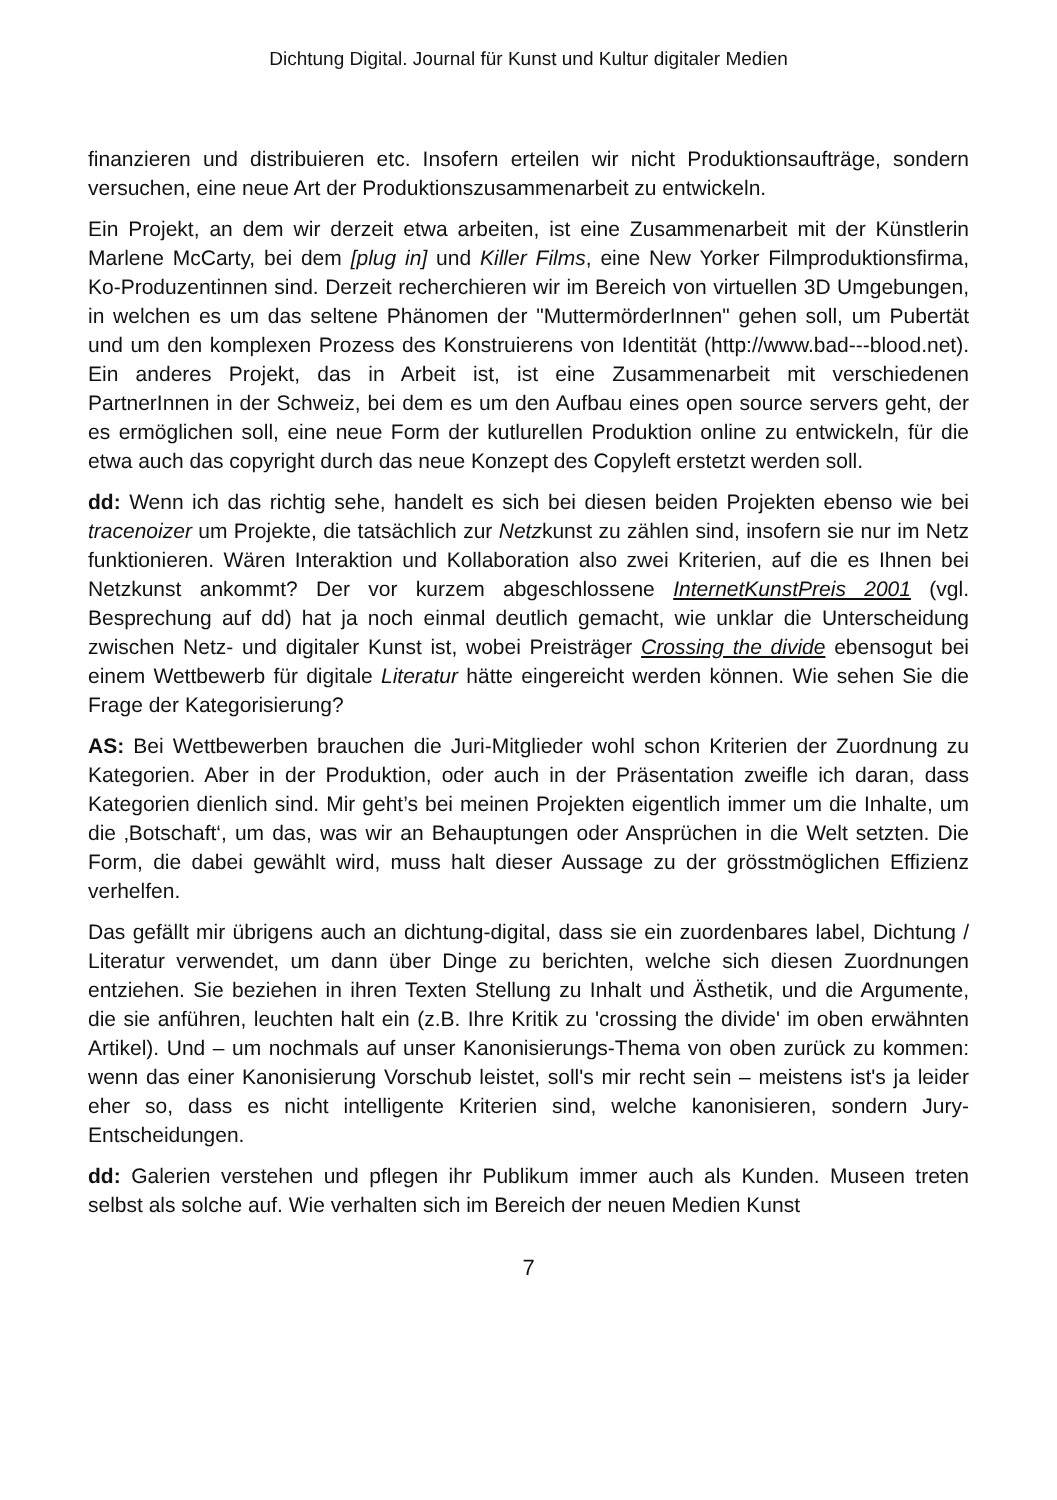Dichtung Digital. Journal für Kunst und Kultur digitaler Medien
finanzieren und distribuieren etc. Insofern erteilen wir nicht Produktionsaufträge, sondern versuchen, eine neue Art der Produktionszusammenarbeit zu entwickeln.
Ein Projekt, an dem wir derzeit etwa arbeiten, ist eine Zusammenarbeit mit der Künstlerin Marlene McCarty, bei dem [plug in] und Killer Films, eine New Yorker Filmproduktionsfirma, Ko-Produzentinnen sind. Derzeit recherchieren wir im Bereich von virtuellen 3D Umgebungen, in welchen es um das seltene Phänomen der "MuttermörderInnen" gehen soll, um Pubertät und um den komplexen Prozess des Konstruierens von Identität (http://www.bad---blood.net). Ein anderes Projekt, das in Arbeit ist, ist eine Zusammenarbeit mit verschiedenen PartnerInnen in der Schweiz, bei dem es um den Aufbau eines open source servers geht, der es ermöglichen soll, eine neue Form der kutlurellen Produktion online zu entwickeln, für die etwa auch das copyright durch das neue Konzept des Copyleft erstetzt werden soll.
dd: Wenn ich das richtig sehe, handelt es sich bei diesen beiden Projekten ebenso wie bei tracenoizer um Projekte, die tatsächlich zur Netzkunst zu zählen sind, insofern sie nur im Netz funktionieren. Wären Interaktion und Kollaboration also zwei Kriterien, auf die es Ihnen bei Netzkunst ankommt? Der vor kurzem abgeschlossene InternetKunstPreis 2001 (vgl. Besprechung auf dd) hat ja noch einmal deutlich gemacht, wie unklar die Unterscheidung zwischen Netz- und digitaler Kunst ist, wobei Preisträger Crossing the divide ebensogut bei einem Wettbewerb für digitale Literatur hätte eingereicht werden können. Wie sehen Sie die Frage der Kategorisierung?
AS: Bei Wettbewerben brauchen die Juri-Mitglieder wohl schon Kriterien der Zuordnung zu Kategorien. Aber in der Produktion, oder auch in der Präsentation zweifle ich daran, dass Kategorien dienlich sind. Mir geht’s bei meinen Projekten eigentlich immer um die Inhalte, um die ‚Botschaft‘, um das, was wir an Behauptungen oder Ansprüchen in die Welt setzten. Die Form, die dabei gewählt wird, muss halt dieser Aussage zu der grösstmöglichen Effizienz verhelfen.
Das gefällt mir übrigens auch an dichtung-digital, dass sie ein zuordenbares label, Dichtung / Literatur verwendet, um dann über Dinge zu berichten, welche sich diesen Zuordnungen entziehen. Sie beziehen in ihren Texten Stellung zu Inhalt und Ästhetik, und die Argumente, die sie anführen, leuchten halt ein (z.B. Ihre Kritik zu 'crossing the divide' im oben erwähnten Artikel). Und – um nochmals auf unser Kanonisierungs-Thema von oben zurück zu kommen: wenn das einer Kanonisierung Vorschub leistet, soll's mir recht sein – meistens ist's ja leider eher so, dass es nicht intelligente Kriterien sind, welche kanonisieren, sondern Jury-Entscheidungen.
dd: Galerien verstehen und pflegen ihr Publikum immer auch als Kunden. Museen treten selbst als solche auf. Wie verhalten sich im Bereich der neuen Medien Kunst
7